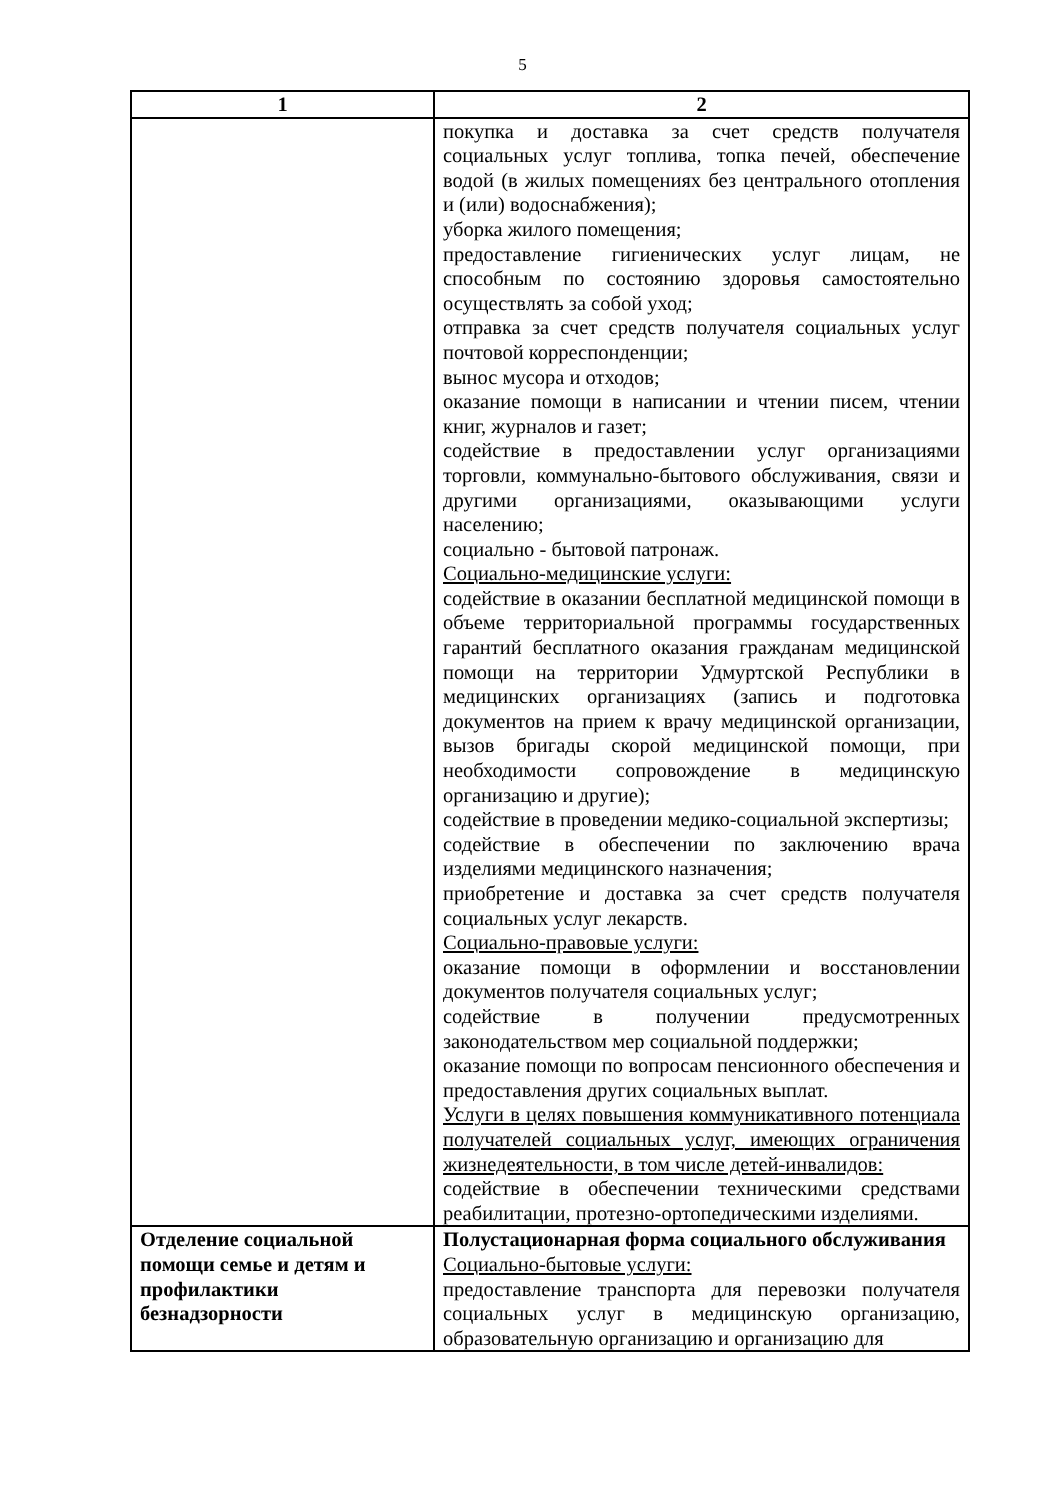5
| 1 | 2 |
| --- | --- |
| | покупка и доставка за счет средств получателя социальных услуг топлива, топка печей, обеспечение водой (в жилых помещениях без центрального отопления и (или) водоснабжения); уборка жилого помещения; предоставление гигиенических услуг лицам, не способным по состоянию здоровья самостоятельно осуществлять за собой уход; отправка за счет средств получателя социальных услуг почтовой корреспонденции; вынос мусора и отходов; оказание помощи в написании и чтении писем, чтении книг, журналов и газет; содействие в предоставлении услуг организациями торговли, коммунально-бытового обслуживания, связи и другими организациями, оказывающими услуги населению; социально - бытовой патронаж. Социально-медицинские услуги: содействие в оказании бесплатной медицинской помощи в объеме территориальной программы государственных гарантий бесплатного оказания гражданам медицинской помощи на территории Удмуртской Республики в медицинских организациях (запись и подготовка документов на прием к врачу медицинской организации, вызов бригады скорой медицинской помощи, при необходимости сопровождение в медицинскую организацию и другие); содействие в проведении медико-социальной экспертизы; содействие в обеспечении по заключению врача изделиями медицинского назначения; приобретение и доставка за счет средств получателя социальных услуг лекарств. Социально-правовые услуги: оказание помощи в оформлении и восстановлении документов получателя социальных услуг; содействие в получении предусмотренных законодательством мер социальной поддержки; оказание помощи по вопросам пенсионного обеспечения и предоставления других социальных выплат. Услуги в целях повышения коммуникативного потенциала получателей социальных услуг, имеющих ограничения жизнедеятельности, в том числе детей-инвалидов: содействие в обеспечении техническими средствами реабилитации, протезно-ортопедическими изделиями. |
| Отделение социальной помощи семье и детям и профилактики безнадзорности | Полустационарная форма социального обслуживания Социально-бытовые услуги: предоставление транспорта для перевозки получателя социальных услуг в медицинскую организацию, образовательную организацию и организацию для |